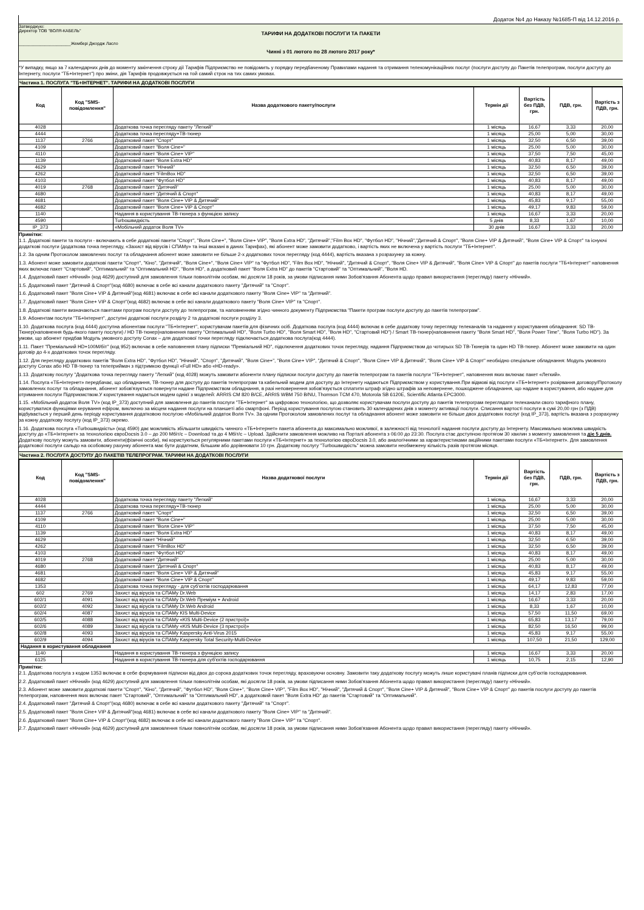Додаток №4 до Наказу №1685-П від 14.12.2016 р.
Затверджую:
Директор ТОВ "ВОЛЯ-КАБЕЛЬ"
______________________Жембері Джордж Ласло
ТАРИФИ НА ДОДАТКОВІ ПОСЛУГИ ТА ПАКЕТИ
Чинні з 01 лютого по 28 лютого 2017 року*
*У випадку, якщо за 7 календарних днів до моменту закінчення строку дії Тарифів Підприємство не повідомить у порядку передбаченому Правилами надання та отримання телекомунікаційних послуг (послуги доступу до Пакетів телепрограм, послуги доступу до Інтернету, послуги "ТБ+Інтернет") про зміни, дія Тарифів продовжується на той самий строк на тих самих умовах.
Частина 1. ПОСЛУГА "ТБ+ІНТЕРНЕТ". ТАРИФИ НА ДОДАТКОВІ ПОСЛУГИ
| Код | Код "SMS-повідомлення" | Назва додаткового пакету/послуги | Термін дії | Вартість без ПДВ, грн. | ПДВ, грн. | Вартість з ПДВ, грн. |
| --- | --- | --- | --- | --- | --- | --- |
| 4028 | | Додаткова точка перегляду пакету "Легкий" | 1 місяць | 16,67 | 3,33 | 20,00 |
| 4444 | | Додаткова точка перегляду+ТВ-тюнер | 1 місяць | 25,00 | 5,00 | 30,00 |
| 1137 | 2766 | Додатковий пакет "Спорт" | 1 місяць | 32,50 | 6,50 | 39,00 |
| 4109 | | Додатковий пакет "Воля Cine+" | 1 місяць | 25,00 | 5,00 | 30,00 |
| 4110 | | Додатковий пакет "Воля Cine+ VIP" | 1 місяць | 37,50 | 7,50 | 45,00 |
| 1139 | | Додатковий пакет "Воля Extra HD" | 1 місяць | 40,83 | 8,17 | 49,00 |
| 4629 | | Додатковий пакет "Нічний" | 1 місяць | 32,50 | 6,50 | 39,00 |
| 4262 | | Додатковий пакет "FilmBox HD" | 1 місяць | 32,50 | 6,50 | 39,00 |
| 4103 | | Додатковий пакет "Футбол HD" | 1 місяць | 40,83 | 8,17 | 49,00 |
| 4019 | 2768 | Додатковий пакет "Дитячий" | 1 місяць | 25,00 | 5,00 | 30,00 |
| 4680 | | Додатковий пакет "Дитячий & Спорт" | 1 місяць | 40,83 | 8,17 | 49,00 |
| 4681 | | Додатковий пакет "Воля Cine+ VIP & Дитячий" | 1 місяць | 45,83 | 9,17 | 55,00 |
| 4682 | | Додатковий пакет "Воля Cine+ VIP & Спорт" | 1 місяць | 49,17 | 9,83 | 59,00 |
| 1140 | | Надання в користування ТВ-тюнера з функцією запису | 1 місяць | 16,67 | 3,33 | 20,00 |
| 4590 | | Turboшвидкість | 5 днів | 8,33 | 1,67 | 10,00 |
| IP_373 | | «Мобільний додаток Воля TV» | 30 днів | 16,67 | 3,33 | 20,00 |
Примітки:
1.1. Додаткові пакети та послуги - включають в себе додаткові пакети "Спорт", "Воля Cine+", "Воля Cine+ VIP", "Воля Extra HD", "Дитячий","Film Box HD", "Футбол HD", "Нічний","Дитячий & Спорт", "Воля Cine+ VIP & Дитячий", "Воля Cine+ VIP & Спорт" та існуючі додаткові послуги (додаткова точка перегляду, «Захист від вірусів і СПАМу» та інші вказані в даних Тарифах), які абонент може замовити додатково, і вартість яких не включена у вартість послуги "ТБ+Інтернет".
1.2. За одним Протоколом замовлених послуг та обладнання абонент може замовити не більше 2-х додаткових точок перегляду (код 4444), вартість вказана з розрахунку за кожну.
1.3. Абонент може замовити додаткові пакети "Спорт", "Кіно", "Дитячий", "Воля Cine+", "Воля Cine+ VIP" та "Футбол HD", "Film Box HD", "Нічний", "Дитячий & Спорт", "Воля Cine+ VIP & Дитячий", "Воля Cine+ VIP & Спорт" до пакетів послуги "ТБ+Інтернет" наповнення яких включає пакет "Стартовий", "Оптимальний" та "Оптимальний HD", "Воля HD", а додатковий пакет "Воля Extra HD" до пакетів "Стартовий" та "Оптимальний", "Воля HD.
1.4. Додатковий пакет «Нічний» (код 4629) доступний для замовлення тільки повнолітнім особам, які досягли 18 років, за умови підписання ними Зобов'язання Абонента щодо правил використання (перегляду) пакету «Нічний».
1.5. Додатковий пакет "Дитячий & Спорт"(код 4680) включає в себе всі канали додаткового пакету "Дитячий" та "Спорт".
1.6. Додатковий пакет "Воля Cine+ VIP & Дитячий"(код 4681) включає в себе всі канали додаткового пакету "Воля Cine+ VIP" та "Дитячий".
1.7. Додатковий пакет "Воля Cine+ VIP & Спорт"(код 4682) включає в себе всі канали додаткового пакету "Воля Cine+ VIP" та "Спорт".
1.8. Додаткові пакети визначаються пакетами програм послуги доступу до телепрограм, та наповненням згідно чинного документу Підприємства "Пакети програм послуги доступу до пакетів телепрограм".
1.9. Абонентам послуги "ТБ+Інтернет", доступні додаткові послуги розділу 2 та додаткові послуги розділу 3.
1.10. Додаткова послуга (код 4444) доступна абонентам послуги "ТБ+Інтернет", користувачам пакетів для фізичних осіб. Додаткова послуга (код 4444) включає в себе додаткову точку перегляду телеканалів та надання у користування обладнання: SD ТВ-Тюнер(наповнення будь-якого пакету послуги) / HD ТВ-тюнер(наповнення пакету "Оптимальний HD", "Воля Turbo HD", "Воля Smart HD", "Воля HD", "Стартовий HD") / Smart ТВ-тюнер(наповнення пакету "Воля Smart HD", "Воля Power Time", "Воля Turbo HD"). За умови, що абонент придбав Модуль умовного доступу Conax – для додаткової точки перегляду підключається додаткова послуга(код 4444).
1.11. Пакет "Преміальний HD+100М/біт" (код 952) включає в себе наповнення плану підписки "Преміальний HD", підключення додаткових точок перегляду, надання Підприємством до чотирьох SD ТВ-Тюнерів та один HD ТВ-тюнер. Абонент може замовити на один договір до 4-х додаткових точок перегляду.
1.12. Для перегляду додаткових пакетів "Воля Extra HD", "Футбол HD", "Нічний", "Спорт", "Дитячий", "Воля Cine+", "Воля Cine+ VIP", "Дитячий & Спорт", "Воля Cine+ VIP & Дитячий", "Воля Cine+ VIP & Спорт" необхідно спеціальне обладнання: Модуль умовного доступу Conax або HD ТВ-тюнер та телеприймач з підтримкою функції «Full HD» або «HD-ready».
1.13. Додаткову послугу "Додаткова точка перегляду пакету "Легкий" (код 4028) можуть замовити абоненти плану підписки послуги доступу до пакетів телепрограм та пакетів послуги "ТБ+Інтернет", наповнення яких включає пакет «Легкий».
1.14. Послуга «ТБ+Інтернет» передбачає, що обладнання, ТВ-тюнер для доступу до пакетів телепрограм та кабельний модем для доступу до Інтернету надаються Підприємством у користування.При відмові від послуги «ТБ+Інтернет» розірвання договору/Протоколу замовлених послуг та обладнання, абонент зобов'язується повернути надане Підприємством обладнання, в разі неповернення зобов'язується сплатити штраф згідно штрафів за неповернене, пошкоджене обладнання, що надане в користування, або надане для отримання послуги Підприємством.У користування надається модем однієї з моделей: ARRIS CM 820 B/CE, ARRIS WBM 750 B/NU, Thomson TCM 470, Motorola SB 6120E, Scientific Atlanta EPC3000.
1.15. «Мобільний додаток Воля TV» (код IP_373) доступний для замовлення до пакетів послуги "ТБ+Інтернет" за цифровою технологією, що дозволяє користувачам послуги доступу до пакетів телепрограм переглядати телеканали свого тарифного плану, користуватися функціями керування ефіром, виключно за місцем надання послуги на планшеті або смартфоні. Період користування послугою становить 30 календарних днів з моменту активації послуги. Списання вартості послуги в сумі 20,00 грн (з ПДВ) відбувається у перший день періоду користування додатковою послугою «Мобільний додаток Воля TV». За одним Протоколом замовлених послуг та обладнання абонент може замовити не більше двох додаткових послуг (код IP_373), вартість вказана з розрахунку за кожну додаткову послугу (код IP_373) окремо.
1.16. Додаткова послуга «Turboшвидкість» (код 4590) дає можливість збільшити швидкість чинного «ТБ+Інтернет» пакета абонента до максимально можливої, в залежності від технології надання послуги доступу до Інтернету. Максимально можлива швидкість доступу до «ТБ+Інтернет» за технологією євроDocsis 3.0 – до 200 Мбіт/с – Download та до 4 Мбіт/с – Upload. Здійснити замовлення можливо на Порталі абонента з 06:00 до 23:30. Послуга стає доступною протягом 30 хвилин з моменту замовлення та діє 5 днів. Додаткову послугу можуть замовити, абоненти(фізичні особи), які користуються регулярними пакетами послуги «ТБ+Інтернет» за технологією євроDocsis 3.0, або аналогічними за характеристиками акційними пакетами послуги «ТБ+Інтернет». Для замовлення додаткової послуги сальдо на особовому рахунку абонента має бути додатним, більшим або дорівнювати 10 грн. Додаткову послугу "Turboшвидкість" можна замовити необмежену кількість разів протягом місяця.
Частина 2. ПОСЛУГА ДОСТУПУ ДО ПАКЕТІВ ТЕЛЕПРОГРАМ. ТАРИФИ НА ДОДАТКОВІ ПОСЛУГИ
| Код | Код "SMS-повідомлення" | Назва додаткової послуги | Термін дії | Вартість без ПДВ, грн. | ПДВ, грн. | Вартість з ПДВ, грн. |
| --- | --- | --- | --- | --- | --- | --- |
| 4028 | | Додаткова точка перегляду пакету "Легкий" | 1 місяць | 16,67 | 3,33 | 20,00 |
| 4444 | | Додаткова точка перегляду+ТВ-тюнер | 1 місяць | 25,00 | 5,00 | 30,00 |
| 1137 | 2766 | Додатковий пакет "Спорт" | 1 місяць | 32,50 | 6,50 | 39,00 |
| 4109 | | Додатковий пакет "Воля Cine+" | 1 місяць | 25,00 | 5,00 | 30,00 |
| 4110 | | Додатковий пакет "Воля Cine+ VIP" | 1 місяць | 37,50 | 7,50 | 45,00 |
| 1139 | | Додатковий пакет "Воля Extra HD" | 1 місяць | 40,83 | 8,17 | 49,00 |
| 4629 | | Додатковий пакет "Нічний" | 1 місяць | 32,50 | 6,50 | 39,00 |
| 4262 | | Додатковий пакет "FilmBox HD" | 1 місяць | 32,50 | 6,50 | 39,00 |
| 4103 | | Додатковий пакет "Футбол HD" | 1 місяць | 40,83 | 8,17 | 49,00 |
| 4019 | 2768 | Додатковий пакет "Дитячий" | 1 місяць | 25,00 | 5,00 | 30,00 |
| 4680 | | Додатковий пакет "Дитячий & Спорт" | 1 місяць | 40,83 | 8,17 | 49,00 |
| 4681 | | Додатковий пакет "Воля Cine+ VIP & Дитячий" | 1 місяць | 45,83 | 9,17 | 55,00 |
| 4682 | | Додатковий пакет "Воля Cine+ VIP & Спорт" | 1 місяць | 49,17 | 9,83 | 59,00 |
| 1353 | | Додаткова точка перегляду - для суб'єктів господарювання | 1 місяць | 64,17 | 12,83 | 77,00 |
| 602 | 2769 | Захист від вірусів та СПАМу Dr.Web | 1 місяць | 14,17 | 2,83 | 17,00 |
| 602/1 | 4091 | Захист від вірусів та СПАМу Dr.Web Преміум + Android | 1 місяць | 16,67 | 3,33 | 20,00 |
| 602/2 | 4092 | Захист від вірусів та СПАМу Dr.Web Android | 1 місяць | 8,33 | 1,67 | 10,00 |
| 602/4 | 4087 | Захист від вірусів та СПАМу KIS Multi-Device | 1 місяць | 57,50 | 11,50 | 69,00 |
| 602/5 | 4088 | Захист від вірусів та СПАМу «KIS Multi-Device (2 пристрої)» | 1 місяць | 65,83 | 13,17 | 79,00 |
| 602/6 | 4089 | Захист від вірусів та СПАМу «KIS Multi-Device (3 пристрої)» | 1 місяць | 82,50 | 16,50 | 99,00 |
| 602/8 | 4093 | Захист від вірусів та СПАМу Kaspersky Anti-Virus 2015 | 1 місяць | 45,83 | 9,17 | 55,00 |
| 602/9 | 4094 | Захист від вірусів та СПАМу Kaspersky Total Security-Multi-Device | 1 місяць | 107,50 | 21,50 | 129,00 |
| Надання в користування обладнання | | | | | | |
| 1140 | | Надання в користування ТВ-тюнера з функцією запису | 1 місяць | 16,67 | 3,33 | 20,00 |
| 6125 | | Надання в користування ТВ-тюнера для суб'єктів господарювання | 1 місяць | 10,75 | 2,15 | 12,90 |
Примітки:
2.1. Додаткова послуга з кодом 1353 включає в себе формування підписки від двох до сорока додаткових точок перегляду, враховуючи основну. Замовити таку додаткову послугу можуть лише користувачі планів підписки для суб'єктів господарювання.
2.2. Додатковий пакет «Нічний» (код 4629) доступний для замовлення тільки повнолітнім особам, які досягли 18 років, за умови підписання ними Зобов'язання Абонента щодо правил використання (перегляду) пакету «Нічний».
2.3. Абонент може замовити додаткові пакети "Спорт", "Кіно", "Дитячий", "Футбол HD", "Воля Cine+", "Воля Cine+ VIP", "Film Box HD", "Нічний", "Дитячий & Спорт", "Воля Cine+ VIP & Дитячий", "Воля Cine+ VIP & Спорт" до пакетів послуги доступу до пакетів телепрограм, наповнення яких включає пакет "Стартовий", "Оптимальний" та "Оптимальний HD", а додатковий пакет "Воля Extra HD" до пакетів "Стартовий" та "Оптимальний".
2.4. Додатковий пакет "Дитячий & Спорт"(код 4680) включає в себе всі канали додаткового пакету "Дитячий" та "Спорт".
2.5. Додатковий пакет "Воля Cine+ VIP & Дитячий"(код 4681) включає в себе всі канали додаткового пакету "Воля Cine+ VIP" та "Дитячий".
2.6. Додатковий пакет "Воля Cine+ VIP & Спорт"(код 4682) включає в себе всі канали додаткового пакету "Воля Cine+ VIP" та "Спорт".
2.7. Додатковий пакет «Нічний» (код 4629) доступний для замовлення тільки повнолітнім особам, які досягли 18 років, за умови підписання ними Зобов'язання Абонента щодо правил використання (перегляду) пакету «Нічний».